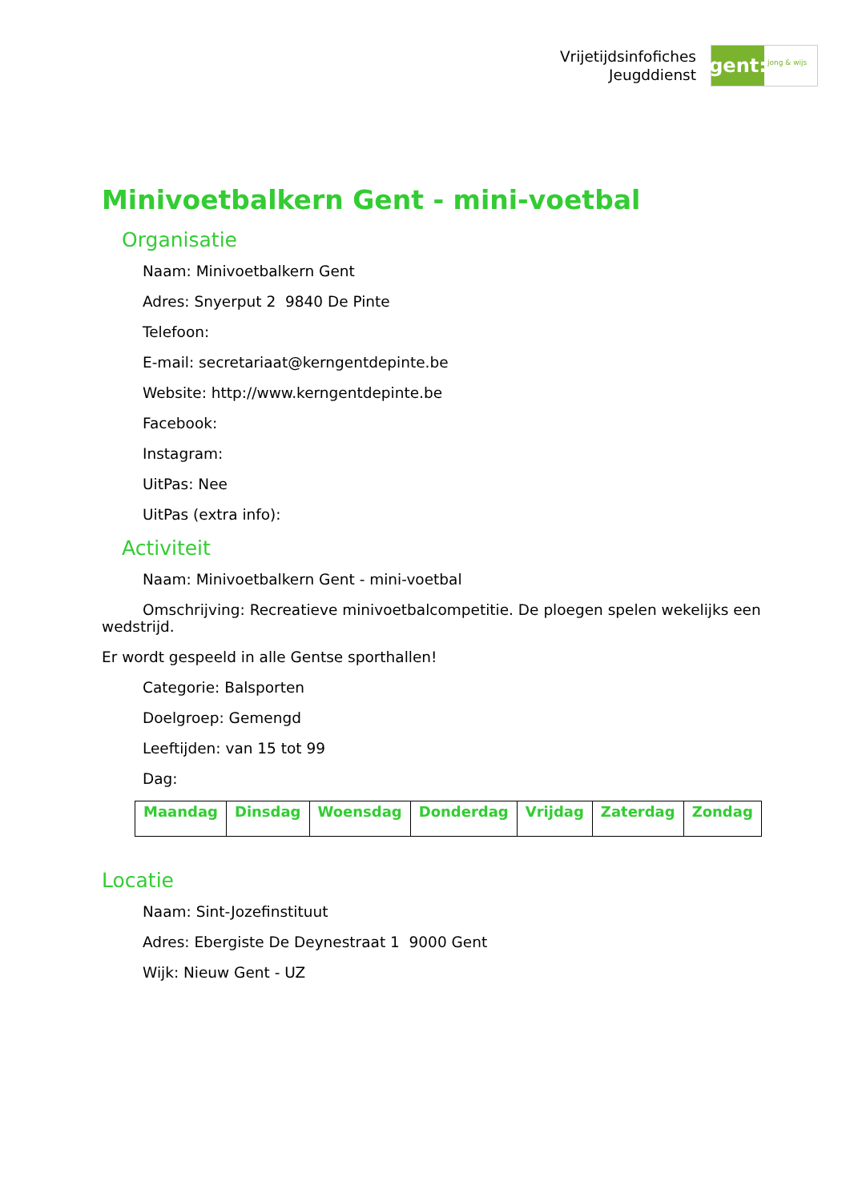Vrijetijdsinfofiches
Jeugddienst
gent:
jong & wijs
Minivoetbalkern Gent - mini-voetbal
Organisatie
Naam: Minivoetbalkern Gent
Adres: Snyerput 2 9840 De Pinte
Telefoon:
E-mail: secretariaat@kerngentdepinte.be
Website: http://www.kerngentdepinte.be
Facebook:
Instagram:
UitPas: Nee
UitPas (extra info):
Activiteit
Naam: Minivoetbalkern Gent - mini-voetbal
Omschrijving: Recreatieve minivoetbalcompetitie. De ploegen spelen wekelijks een wedstrijd.
Er wordt gespeeld in alle Gentse sporthallen!
Categorie: Balsporten
Doelgroep: Gemengd
Leeftijden: van 15 tot 99
Dag:
| Maandag | Dinsdag | Woensdag | Donderdag | Vrijdag | Zaterdag | Zondag |
| --- | --- | --- | --- | --- | --- | --- |
Locatie
Naam: Sint-Jozefinstituut
Adres: Ebergiste De Deynestraat 1 9000 Gent
Wijk: Nieuw Gent - UZ